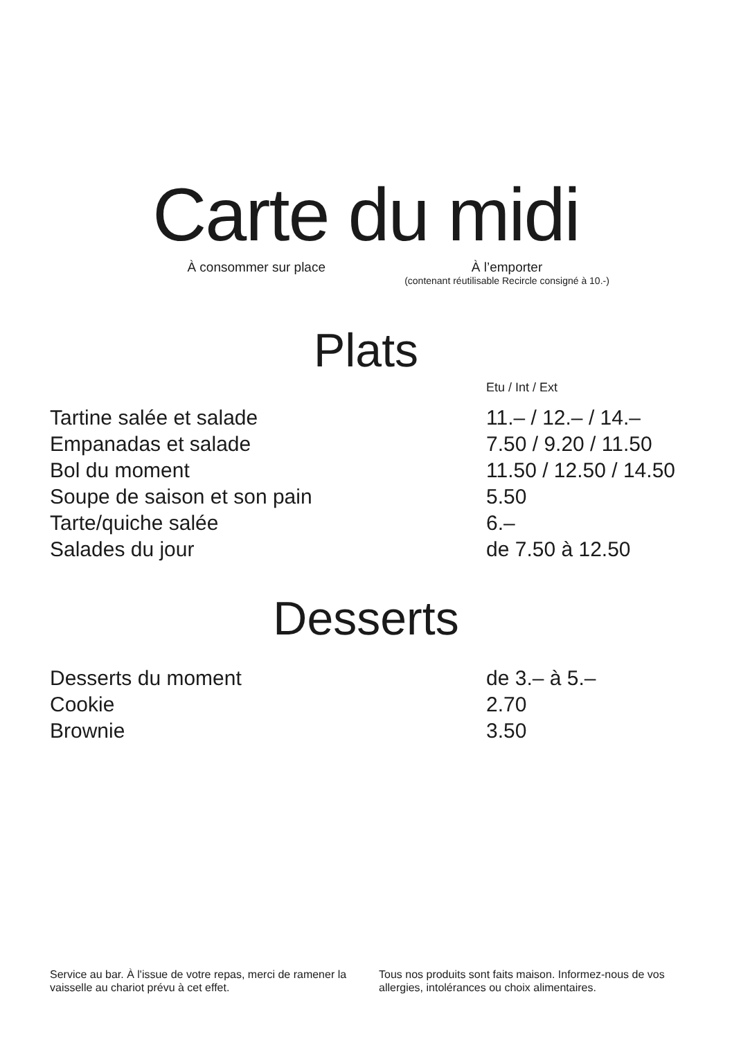Carte du midi
À consommer sur place À l’emporter
(contenant réutilisable Recircle consigné à 10.-)
Plats
Etu / Int / Ext
| Tartine salée et salade | 11.– / 12.– / 14.– |
| Empanadas et salade | 7.50 / 9.20 / 11.50 |
| Bol du moment | 11.50 / 12.50 / 14.50 |
| Soupe de saison et son pain | 5.50 |
| Tarte/quiche salée | 6.– |
| Salades du jour | de 7.50 à 12.50 |
Desserts
| Desserts du moment | de 3.– à 5.– |
| Cookie | 2.70 |
| Brownie | 3.50 |
Service au bar. À l'issue de votre repas, merci de ramener la vaisselle au chariot prévu à cet effet.
Tous nos produits sont faits maison. Informez-nous de vos allergies, intolérances ou choix alimentaires.